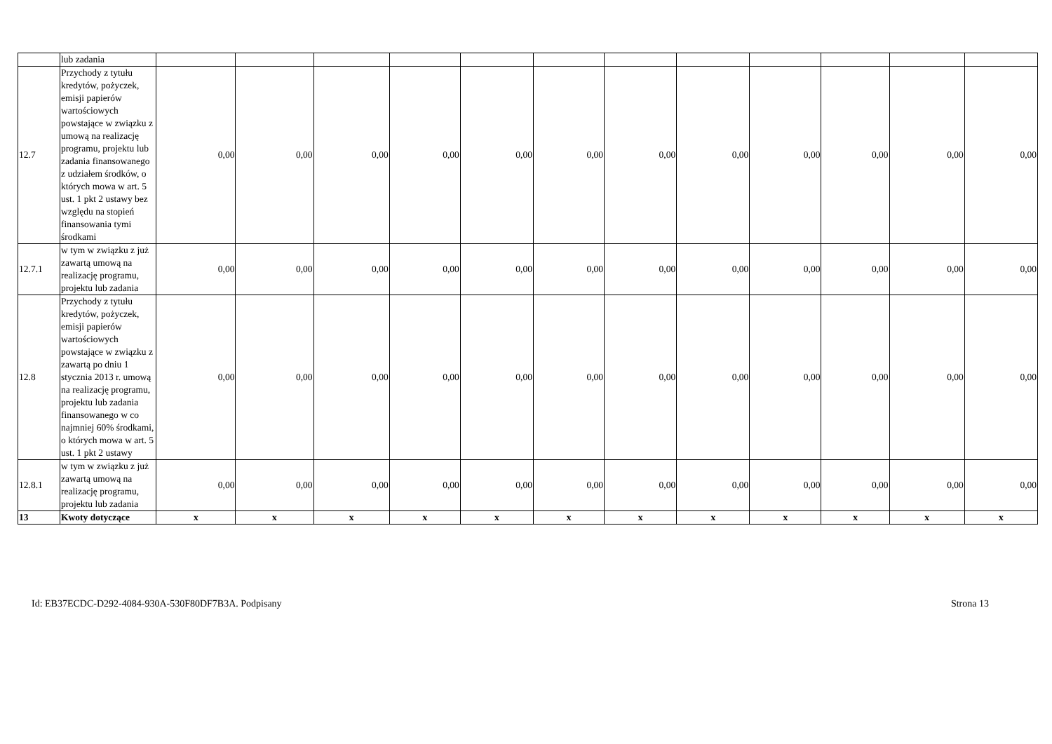| | lub zadania | | | | | | | | | | | | |
| 12.7 | Przychody z tytułu kredytów, pożyczek, emisji papierów wartościowych powstające w związku z umową na realizację programu, projektu lub zadania finansowanego z udziałem środków, o których mowa w art. 5 ust. 1 pkt 2 ustawy bez względu na stopień finansowania tymi środkami | 0,00 | 0,00 | 0,00 | 0,00 | 0,00 | 0,00 | 0,00 | 0,00 | 0,00 | 0,00 | 0,00 | 0,00 |
| 12.7.1 | w tym w związku z już zawartą umową na realizację programu, projektu lub zadania | 0,00 | 0,00 | 0,00 | 0,00 | 0,00 | 0,00 | 0,00 | 0,00 | 0,00 | 0,00 | 0,00 | 0,00 |
| 12.8 | Przychody z tytułu kredytów, pożyczek, emisji papierów wartościowych powstające w związku z zawartą po dniu 1 stycznia 2013 r. umową na realizację programu, projektu lub zadania finansowanego w co najmniej 60% środkami, o których mowa w art. 5 ust. 1 pkt 2 ustawy | 0,00 | 0,00 | 0,00 | 0,00 | 0,00 | 0,00 | 0,00 | 0,00 | 0,00 | 0,00 | 0,00 | 0,00 |
| 12.8.1 | w tym w związku z już zawartą umową na realizację programu, projektu lub zadania | 0,00 | 0,00 | 0,00 | 0,00 | 0,00 | 0,00 | 0,00 | 0,00 | 0,00 | 0,00 | 0,00 | 0,00 |
| 13 | Kwoty dotyczące | x | x | x | x | x | x | x | x | x | x | x | x |
Id: EB37ECDC-D292-4084-930A-530F80DF7B3A. Podpisany Strona 13